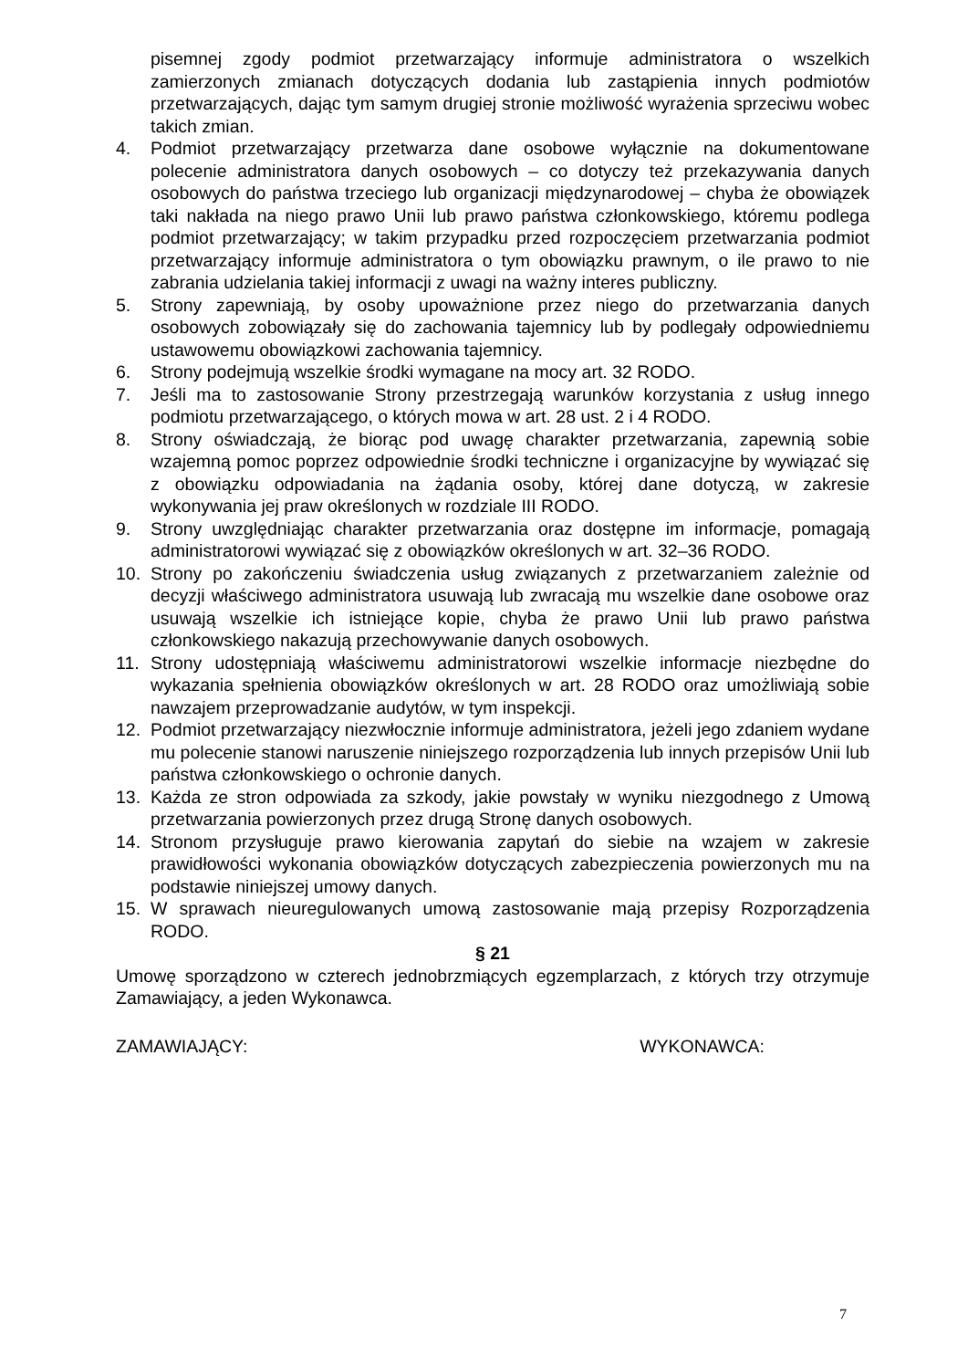pisemnej zgody podmiot przetwarzający informuje administratora o wszelkich zamierzonych zmianach dotyczących dodania lub zastąpienia innych podmiotów przetwarzających, dając tym samym drugiej stronie możliwość wyrażenia sprzeciwu wobec takich zmian.
4. Podmiot przetwarzający przetwarza dane osobowe wyłącznie na dokumentowane polecenie administratora danych osobowych – co dotyczy też przekazywania danych osobowych do państwa trzeciego lub organizacji międzynarodowej – chyba że obowiązek taki nakłada na niego prawo Unii lub prawo państwa członkowskiego, któremu podlega podmiot przetwarzający; w takim przypadku przed rozpoczęciem przetwarzania podmiot przetwarzający informuje administratora o tym obowiązku prawnym, o ile prawo to nie zabrania udzielania takiej informacji z uwagi na ważny interes publiczny.
5. Strony zapewniają, by osoby upoważnione przez niego do przetwarzania danych osobowych zobowiązały się do zachowania tajemnicy lub by podlegały odpowiedniemu ustawowemu obowiązkowi zachowania tajemnicy.
6. Strony podejmują wszelkie środki wymagane na mocy art. 32 RODO.
7. Jeśli ma to zastosowanie Strony przestrzegają warunków korzystania z usług innego podmiotu przetwarzającego, o których mowa w art. 28 ust. 2 i 4 RODO.
8. Strony oświadczają, że biorąc pod uwagę charakter przetwarzania, zapewnią sobie wzajemną pomoc poprzez odpowiednie środki techniczne i organizacyjne by wywiązać się z obowiązku odpowiadania na żądania osoby, której dane dotyczą, w zakresie wykonywania jej praw określonych w rozdziale III RODO.
9. Strony uwzględniając charakter przetwarzania oraz dostępne im informacje, pomagają administratorowi wywiązać się z obowiązków określonych w art. 32–36 RODO.
10. Strony po zakończeniu świadczenia usług związanych z przetwarzaniem zależnie od decyzji właściwego administratora usuwają lub zwracają mu wszelkie dane osobowe oraz usuwają wszelkie ich istniejące kopie, chyba że prawo Unii lub prawo państwa członkowskiego nakazują przechowywanie danych osobowych.
11. Strony udostępniają właściwemu administratorowi wszelkie informacje niezbędne do wykazania spełnienia obowiązków określonych w art. 28 RODO oraz umożliwiają sobie nawzajem przeprowadzanie audytów, w tym inspekcji.
12. Podmiot przetwarzający niezwłocznie informuje administratora, jeżeli jego zdaniem wydane mu polecenie stanowi naruszenie niniejszego rozporządzenia lub innych przepisów Unii lub państwa członkowskiego o ochronie danych.
13. Każda ze stron odpowiada za szkody, jakie powstały w wyniku niezgodnego z Umową przetwarzania powierzonych przez drugą Stronę danych osobowych.
14. Stronom przysługuje prawo kierowania zapytań do siebie na wzajem w zakresie prawidłowości wykonania obowiązków dotyczących zabezpieczenia powierzonych mu na podstawie niniejszej umowy danych.
15. W sprawach nieuregulowanych umową zastosowanie mają przepisy Rozporządzenia RODO.
§ 21
Umowę sporządzono w czterech jednobrzmiących egzemplarzach, z których trzy otrzymuje Zamawiający, a jeden Wykonawca.
ZAMAWIAJĄCY: WYKONAWCA:
7